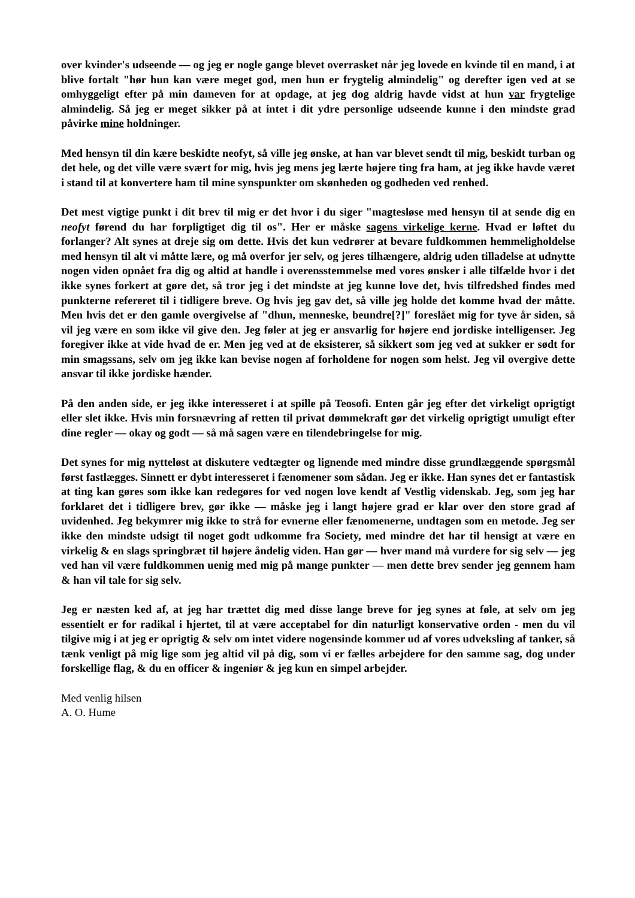over kvinder's udseende — og jeg er nogle gange blevet overrasket når jeg lovede en kvinde til en mand, i at blive fortalt "hør hun kan være meget god, men hun er frygtelig almindelig" og derefter igen ved at se omhyggeligt efter på min dameven for at opdage, at jeg dog aldrig havde vidst at hun var frygtelige almindelig. Så jeg er meget sikker på at intet i dit ydre personlige udseende kunne i den mindste grad påvirke mine holdninger.
Med hensyn til din kære beskidte neofyt, så ville jeg ønske, at han var blevet sendt til mig, beskidt turban og det hele, og det ville være svært for mig, hvis jeg mens jeg lærte højere ting fra ham, at jeg ikke havde været i stand til at konvertere ham til mine synspunkter om skønheden og godheden ved renhed.
Det mest vigtige punkt i dit brev til mig er det hvor i du siger "magtesløse med hensyn til at sende dig en neofyt førend du har forpligtiget dig til os". Her er måske sagens virkelige kerne. Hvad er løftet du forlanger? Alt synes at dreje sig om dette. Hvis det kun vedrører at bevare fuldkommen hemmeligholdelse med hensyn til alt vi måtte lære, og må overfor jer selv, og jeres tilhængere, aldrig uden tilladelse at udnytte nogen viden opnået fra dig og altid at handle i overensstemmelse med vores ønsker i alle tilfælde hvor i det ikke synes forkert at gøre det, så tror jeg i det mindste at jeg kunne love det, hvis tilfredshed findes med punkterne refereret til i tidligere breve. Og hvis jeg gav det, så ville jeg holde det komme hvad der måtte. Men hvis det er den gamle overgivelse af "dhun, menneske, beundre[?]" foreslået mig for tyve år siden, så vil jeg være en som ikke vil give den. Jeg føler at jeg er ansvarlig for højere end jordiske intelligenser. Jeg foregiver ikke at vide hvad de er. Men jeg ved at de eksisterer, så sikkert som jeg ved at sukker er sødt for min smagssans, selv om jeg ikke kan bevise nogen af forholdene for nogen som helst. Jeg vil overgive dette ansvar til ikke jordiske hænder.
På den anden side, er jeg ikke interesseret i at spille på Teosofi. Enten går jeg efter det virkeligt oprigtigt eller slet ikke. Hvis min forsnævring af retten til privat dømmekraft gør det virkelig oprigtigt umuligt efter dine regler — okay og godt — så må sagen være en tilendebringelse for mig.
Det synes for mig nytteløst at diskutere vedtægter og lignende med mindre disse grundlæggende spørgsmål først fastlægges. Sinnett er dybt interesseret i fænomener som sådan. Jeg er ikke. Han synes det er fantastisk at ting kan gøres som ikke kan redegøres for ved nogen love kendt af Vestlig videnskab. Jeg, som jeg har forklaret det i tidligere brev, gør ikke — måske jeg i langt højere grad er klar over den store grad af uvidenhed. Jeg bekymrer mig ikke to strå for evnerne eller fænomenerne, undtagen som en metode. Jeg ser ikke den mindste udsigt til noget godt udkomme fra Society, med mindre det har til hensigt at være en virkelig & en slags springbræt til højere åndelig viden. Han gør — hver mand må vurdere for sig selv — jeg ved han vil være fuldkommen uenig med mig på mange punkter — men dette brev sender jeg gennem ham & han vil tale for sig selv.
Jeg er næsten ked af, at jeg har trættet dig med disse lange breve for jeg synes at føle, at selv om jeg essentielt er for radikal i hjertet, til at være acceptabel for din naturligt konservative orden - men du vil tilgive mig i at jeg er oprigtig & selv om intet videre nogensinde kommer ud af vores udveksling af tanker, så tænk venligt på mig lige som jeg altid vil på dig, som vi er fælles arbejdere for den samme sag, dog under forskellige flag, & du en officer & ingeniør & jeg kun en simpel arbejder.
Med venlig hilsen
A. O. Hume